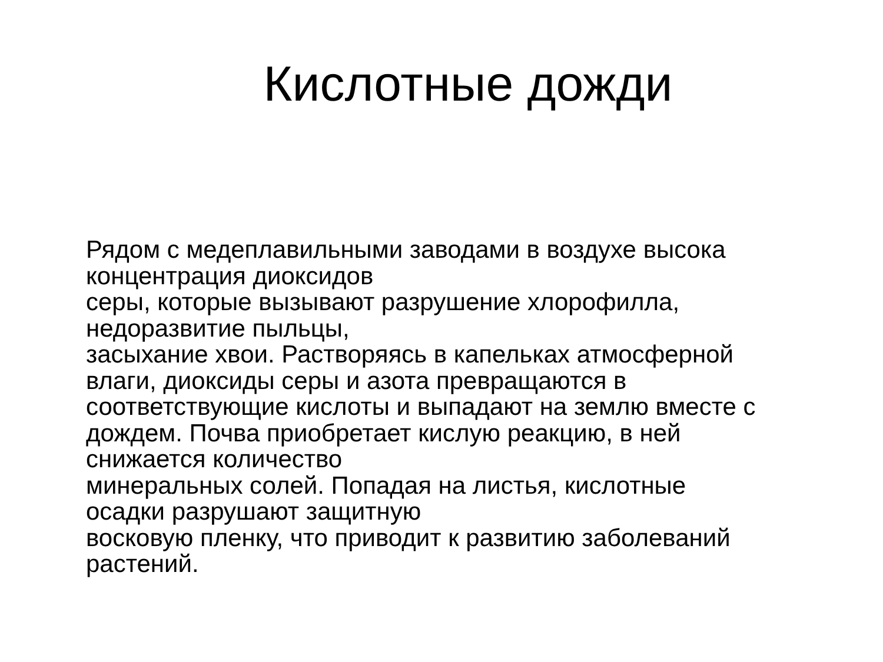Кислотные дожди
Рядом с медеплавильными заводами в воздухе высока
концентрация диоксидов
серы, которые вызывают разрушение хлорофилла,
недоразвитие пыльцы,
засыхание хвои. Растворяясь в капельках атмосферной
влаги, диоксиды серы и азота превращаются в
соответствующие кислоты и выпадают на землю вместе с
дождем. Почва приобретает кислую реакцию, в ней
снижается количество
минеральных солей. Попадая на листья, кислотные
осадки разрушают защитную
восковую пленку, что приводит к развитию заболеваний
растений.